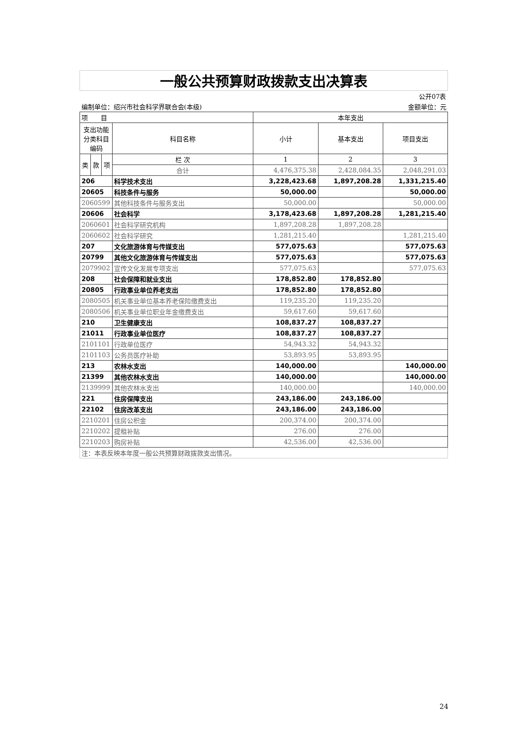| 一般公共预算财政拨款支出决算表 | | | | | | |
| | | | | | | 公开07表 |
| 编制单位：绍兴市社会科学界联合会(本级) | | | | | | 金额单位：元 |
| 项 目 | | | | 本年支出 | | |
| 支出功能分类科目编码 | | | 科目名称 | 小计 | 基本支出 | 项目支出 |
| 类 | 款 | 项 | 栏 次 | 1 | 2 | 3 |
| | | | 合计 | 4,476,375.38 | 2,428,084.35 | 2,048,291.03 |
| 206 | | | 科学技术支出 | 3,228,423.68 | 1,897,208.28 | 1,331,215.40 |
| 20605 | | | 科技条件与服务 | 50,000.00 | | 50,000.00 |
| 2060599 | | | 其他科技条件与服务支出 | 50,000.00 | | 50,000.00 |
| 20606 | | | 社会科学 | 3,178,423.68 | 1,897,208.28 | 1,281,215.40 |
| 2060601 | | | 社会科学研究机构 | 1,897,208.28 | 1,897,208.28 | |
| 2060602 | | | 社会科学研究 | 1,281,215.40 | | 1,281,215.40 |
| 207 | | | 文化旅游体育与传媒支出 | 577,075.63 | | 577,075.63 |
| 20799 | | | 其他文化旅游体育与传媒支出 | 577,075.63 | | 577,075.63 |
| 2079902 | | | 宣传文化发展专项支出 | 577,075.63 | | 577,075.63 |
| 208 | | | 社会保障和就业支出 | 178,852.80 | 178,852.80 | |
| 20805 | | | 行政事业单位养老支出 | 178,852.80 | 178,852.80 | |
| 2080505 | | | 机关事业单位基本养老保险缴费支出 | 119,235.20 | 119,235.20 | |
| 2080506 | | | 机关事业单位职业年金缴费支出 | 59,617.60 | 59,617.60 | |
| 210 | | | 卫生健康支出 | 108,837.27 | 108,837.27 | |
| 21011 | | | 行政事业单位医疗 | 108,837.27 | 108,837.27 | |
| 2101101 | | | 行政单位医疗 | 54,943.32 | 54,943.32 | |
| 2101103 | | | 公务员医疗补助 | 53,893.95 | 53,893.95 | |
| 213 | | | 农林水支出 | 140,000.00 | | 140,000.00 |
| 21399 | | | 其他农林水支出 | 140,000.00 | | 140,000.00 |
| 2139999 | | | 其他农林水支出 | 140,000.00 | | 140,000.00 |
| 221 | | | 住房保障支出 | 243,186.00 | 243,186.00 | |
| 22102 | | | 住房改革支出 | 243,186.00 | 243,186.00 | |
| 2210201 | | | 住房公积金 | 200,374.00 | 200,374.00 | |
| 2210202 | | | 提租补贴 | 276.00 | 276.00 | |
| 2210203 | | | 购房补贴 | 42,536.00 | 42,536.00 | |
| 注：本表反映本年度一般公共预算财政拨款支出情况。 | | | | | | |
24